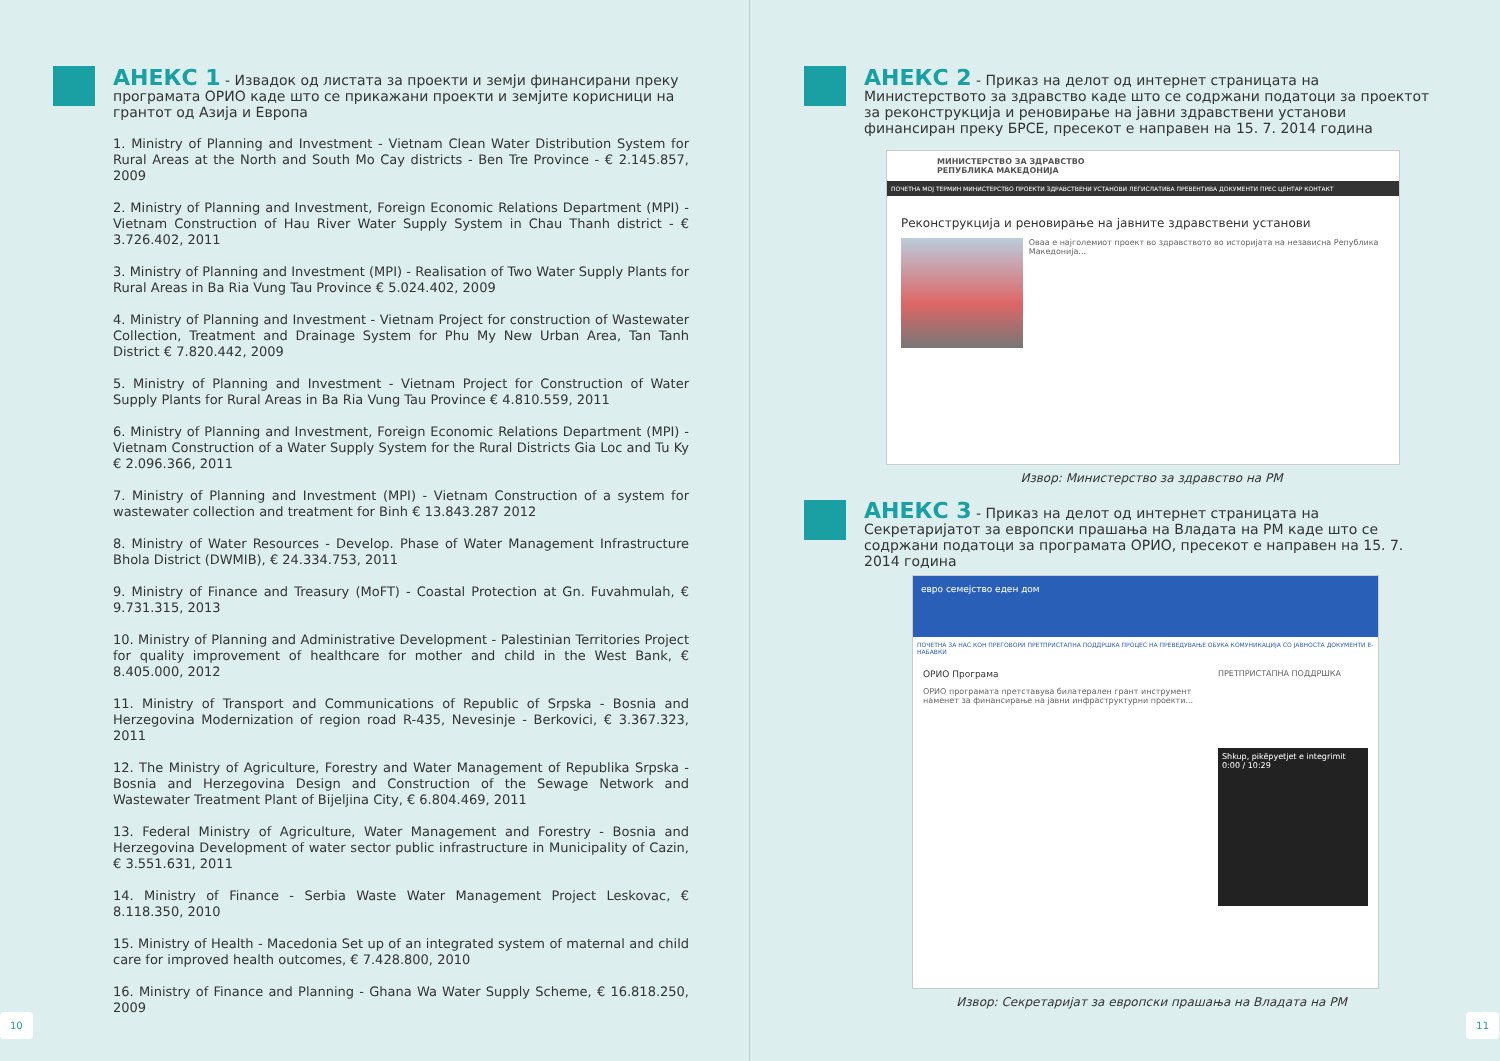АНЕКС 1 - Извадок од листата за проекти и земји финансирани преку програмата ОРИО каде што се прикажани проекти и земјите корисници на грантот од Азија и Европа
1. Ministry of Planning and Investment - Vietnam Clean Water Distribution System for Rural Areas at the North and South Mo Cay districts - Ben Tre Province - € 2.145.857, 2009
2. Ministry of Planning and Investment, Foreign Economic Relations Department (MPI) - Vietnam Construction of Hau River Water Supply System in Chau Thanh district - € 3.726.402, 2011
3. Ministry of Planning and Investment (MPI) - Realisation of Two Water Supply Plants for Rural Areas in Ba Ria Vung Tau Province € 5.024.402, 2009
4. Ministry of Planning and Investment - Vietnam Project for construction of Wastewater Collection, Treatment and Drainage System for Phu My New Urban Area, Tan Tanh District € 7.820.442, 2009
5. Ministry of Planning and Investment - Vietnam Project for Construction of Water Supply Plants for Rural Areas in Ba Ria Vung Tau Province € 4.810.559, 2011
6. Ministry of Planning and Investment, Foreign Economic Relations Department (MPI) - Vietnam Construction of a Water Supply System for the Rural Districts Gia Loc and Tu Ky € 2.096.366, 2011
7. Ministry of Planning and Investment (MPI) - Vietnam Construction of a system for wastewater collection and treatment for Binh € 13.843.287 2012
8. Ministry of Water Resources - Develop. Phase of Water Management Infrastructure Bhola District (DWMIB), € 24.334.753, 2011
9. Ministry of Finance and Treasury (MoFT) - Coastal Protection at Gn. Fuvahmulah, € 9.731.315, 2013
10. Ministry of Planning and Administrative Development - Palestinian Territories Project for quality improvement of healthcare for mother and child in the West Bank, € 8.405.000, 2012
11. Ministry of Transport and Communications of Republic of Srpska - Bosnia and Herzegovina Modernization of region road R-435, Nevesinje - Berkovici, € 3.367.323, 2011
12. The Ministry of Agriculture, Forestry and Water Management of Republika Srpska - Bosnia and Herzegovina Design and Construction of the Sewage Network and Wastewater Treatment Plant of Bijeljina City, € 6.804.469, 2011
13. Federal Ministry of Agriculture, Water Management and Forestry - Bosnia and Herzegovina Development of water sector public infrastructure in Municipality of Cazin, € 3.551.631, 2011
14. Ministry of Finance - Serbia Waste Water Management Project Leskovac, € 8.118.350, 2010
15. Ministry of Health - Macedonia Set up of an integrated system of maternal and child care for improved health outcomes, € 7.428.800, 2010
16. Ministry of Finance and Planning - Ghana Wa Water Supply Scheme, € 16.818.250, 2009
10
АНЕКС 2 - Приказ на делот од интернет страницата на Министерството за здравство каде што се содржани податоци за проектот за реконструкција и реновирање на јавни здравствени установи финансиран преку БРСЕ, пресекот е направен на 15. 7. 2014 година
МИНИСТЕРСТВО ЗА ЗДРАВСТВО
РЕПУБЛИКА МАКЕДОНИЈА
ПОЧЕТНА МОЈ ТЕРМИН МИНИСТЕРСТВО ПРОЕКТИ ЗДРАВСТВЕНИ УСТАНОВИ ЛЕГИСЛАТИВА ПРЕВЕНТИВА ДОКУМЕНТИ ПРЕС ЦЕНТАР КОНТАКТ
Реконструкција и реновирање на јавните здравствени установи
Оваа е најголемиот проект во здравството во историјата на независна Република Македонија...
Извор: Министерство за здравство на РМ
АНЕКС 3 - Приказ на делот од интернет страницата на Секретаријатот за европски прашања на Владата на РМ каде што се содржани податоци за програмата ОРИО, пресекот е направен на 15. 7. 2014 година
евро семејство еден дом
ПОЧЕТНА ЗА НАС КОН ПРЕГОВОРИ ПРЕТПРИСТАПНА ПОДДРШКА ПРОЦЕС НА ПРЕВЕДУВАЊЕ ОБУКА КОМУНИКАЦИЈА СО ЈАВНОСТА ДОКУМЕНТИ Е-НАБАВКИ
ОРИО Програма
ОРИО програмата претставува билатерален грант инструмент наменет за финансирање на јавни инфраструктурни проекти...
ПРЕТПРИСТАПНА ПОДДРШКА
Shkup, pikëpyetjet e integrimit
0:00 / 10:29
Извор: Секретаријат за европски прашања на Владата на РМ
11